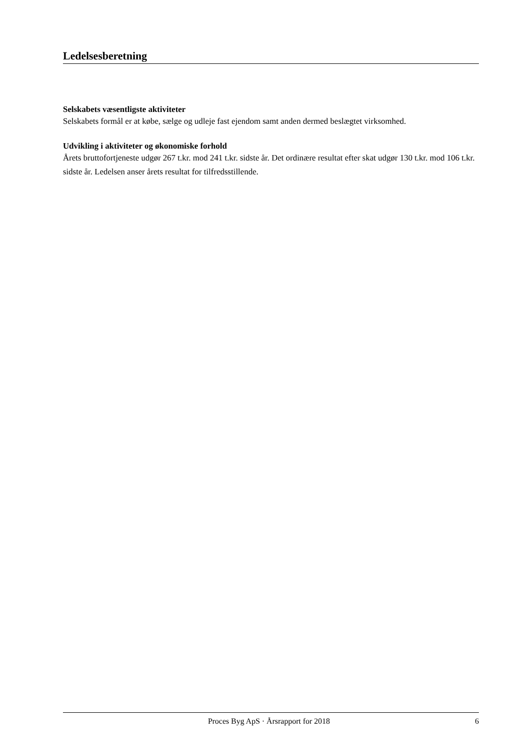Ledelsesberetning
Selskabets væsentligste aktiviteter
Selskabets formål er at købe, sælge og udleje fast ejendom samt anden dermed beslægtet virksomhed.
Udvikling i aktiviteter og økonomiske forhold
Årets bruttofortjeneste udgør 267 t.kr. mod 241 t.kr. sidste år. Det ordinære resultat efter skat udgør 130 t.kr. mod 106 t.kr. sidste år. Ledelsen anser årets resultat for tilfredsstillende.
Proces Byg ApS · Årsrapport for 2018 6